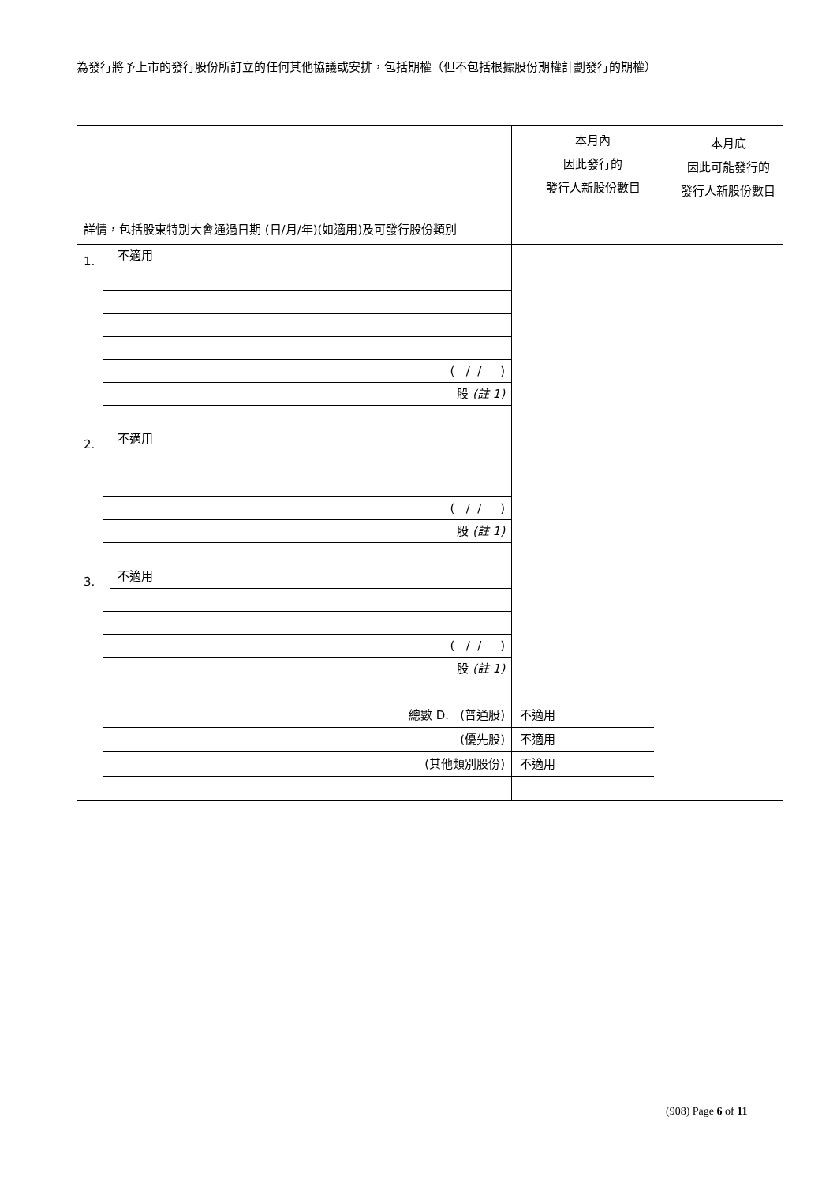為發行將予上市的發行股份所訂立的任何其他協議或安排，包括期權（但不包括根據股份期權計劃發行的期權）
| 詳情，包括股東特別大會通過日期 (日/月/年)(如適用)及可發行股份類別 | 本月內 因此發行的 發行人新股份數目 | 本月底 因此可能發行的 發行人新股份數目 |
| --- | --- | --- |
| 1. 不適用 ( / / ) 股 (註 1) 2. 不適用 ( / / ) 股 (註 1) 3. 不適用 ( / / ) 股 (註 1) 總數 D. (普通股) (優先股) (其他類別股份) | 不適用 不適用 不適用 | |
(908) Page 6 of 11